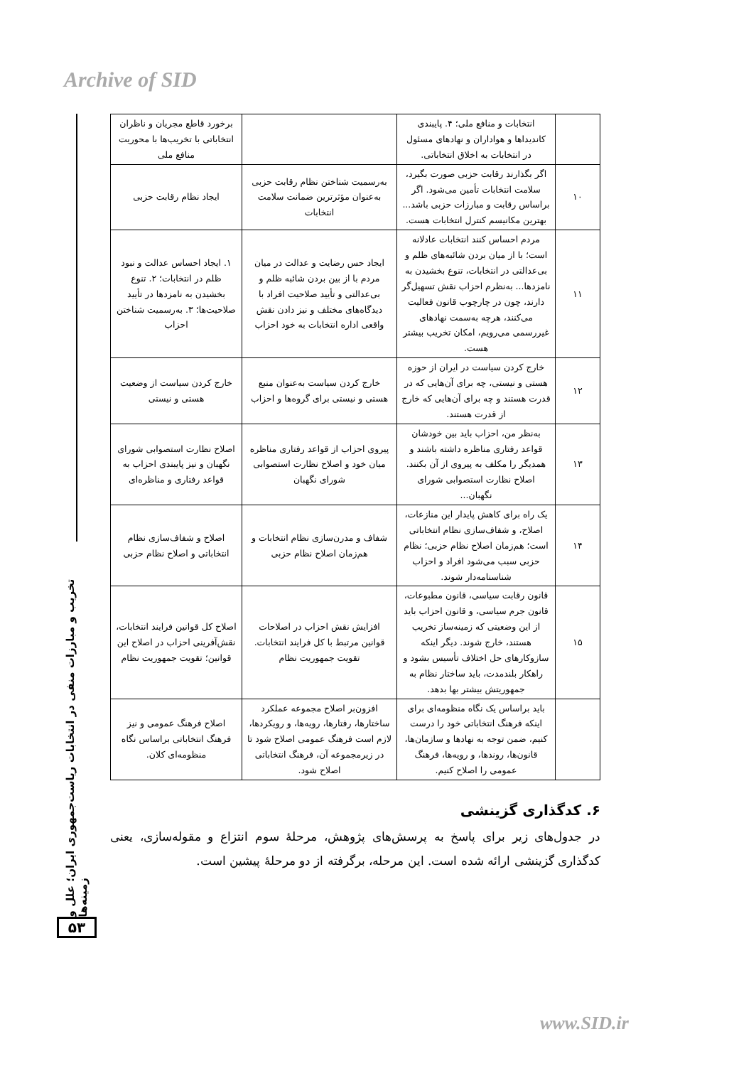Archive of SID
| | انتخابات و منافع ملی؛ ۴. پایبندی کاندیداها و هواداران و نهادهای مسئول در انتخابات به اخلاق انتخاباتی. | | برخورد قاطع مجریان و ناظران انتخاباتی با تخریب‌ها با محوریت منافع ملی |
| ۱۰ | اگر بگذارند رقابت حزبی صورت بگیرد، سلامت انتخابات تأمین می‌شود. اگر براساس رقابت و مبارزات حزبی باشد... بهترین مکانیسم کنترل انتخابات هست. | به‌رسمیت شناختن نظام رقابت حزبی به‌عنوان مؤثرترین ضمانت سلامت انتخابات | ایجاد نظام رقابت حزبی |
| ۱۱ | مردم احساس کنند انتخابات عادلانه است؛ با از میان بردن شائبه‌های ظلم و بی‌عدالتی در انتخابات، تنوع بخشیدن به نامزدها... به‌نظرم احزاب نقش تسهیل‌گر دارند، چون در چارچوب قانون فعالیت می‌کنند، هرچه به‌سمت نهادهای غیررسمی می‌رویم، امکان تخریب بیشتر هست. | ایجاد حس رضایت و عدالت در میان مردم با از بین بردن شائبه ظلم و بی‌عدالتی و تأیید صلاحیت افراد با دیدگاه‌های مختلف و نیز دادن نقش واقعی اداره انتخابات به خود احزاب | ۱. ایجاد احساس عدالت و نبود ظلم در انتخابات؛ ۲. تنوع بخشیدن به نامزدها در تأیید صلاحیت‌ها؛ ۳. به‌رسمیت شناختن احزاب |
| ۱۲ | خارج کردن سیاست در ایران از حوزه هستی و نیستی، چه برای آن‌هایی که در قدرت هستند و چه برای آن‌هایی که خارج از قدرت هستند. | خارج کردن سیاست به‌عنوان منبع هستی و نیستی برای گروه‌ها و احزاب | خارج کردن سیاست از وضعیت هستی و نیستی |
| ۱۳ | به‌نظر من، احزاب باید بین خودشان قواعد رفتاری مناظره داشته باشند و همدیگر را مکلف به پیروی از آن بکنند. اصلاح نظارت استصوابی شورای نگهبان... | پیروی احزاب از قواعد رفتاری مناظره میان خود و اصلاح نظارت استصوابی شورای نگهبان | اصلاح نظارت استصوابی شورای نگهبان و نیز پایبندی احزاب به قواعد رفتاری و مناظره‌ای |
| ۱۴ | یک راه برای کاهش پایدار این منازعات، اصلاح، و شفاف‌سازی نظام انتخاباتی است؛ هم‌زمان اصلاح نظام حزبی؛ نظام حزبی سبب می‌شود افراد و احزاب شناسنامه‌دار شوند. | شفاف و مدرن‌سازی نظام انتخابات و هم‌زمان اصلاح نظام حزبی | اصلاح و شفاف‌سازی نظام انتخاباتی و اصلاح نظام حزبی |
| ۱۵ | قانون رقابت سیاسی، قانون مطبوعات، قانون جرم سیاسی، و قانون احزاب باید از این وضعیتی که زمینه‌ساز تخریب هستند، خارج شوند. دیگر اینکه سازوکارهای حل اختلاف تأسیس بشود و راهکار بلندمدت، باید ساختار نظام به جمهوریتش بیشتر بها بدهد. | افزایش نقش احزاب در اصلاحات قوانین مرتبط با کل فرایند انتخابات. تقویت جمهوریت نظام | اصلاح کل قوانین فرایند انتخابات، نقش‌آفرینی احزاب در اصلاح این قوانین؛ تقویت جمهوریت نظام |
| | باید براساس یک نگاه منظومه‌ای برای اینکه فرهنگ انتخاباتی خود را درست کنیم، ضمن توجه به نهادها و سازمان‌ها، قانون‌ها، روندها، و رویه‌ها، فرهنگ عمومی را اصلاح کنیم. | افزون‌بر اصلاح مجموعه عملکرد ساختارها، رفتارها، رویه‌ها، و رویکردها، لازم است فرهنگ عمومی اصلاح شود تا در زیرمجموعه آن، فرهنگ انتخاباتی اصلاح شود. | اصلاح فرهنگ عمومی و نیز فرهنگ انتخاباتی براساس نگاه منظومه‌ای کلان. |
۶. کدگذاری گزینشی
در جدول‌های زیر برای پاسخ به پرسش‌های پژوهش، مرحلهٔ سوم انتزاع و مقوله‌سازی، یعنی کدگذاری گزینشی ارائه شده است. این مرحله، برگرفته از دو مرحلهٔ پیشین است.
تخریب و مبارزات منفی در انتخابات ریاست‌جمهوری ایران؛ علل و زمینه‌ها
۵۳
www.SID.ir